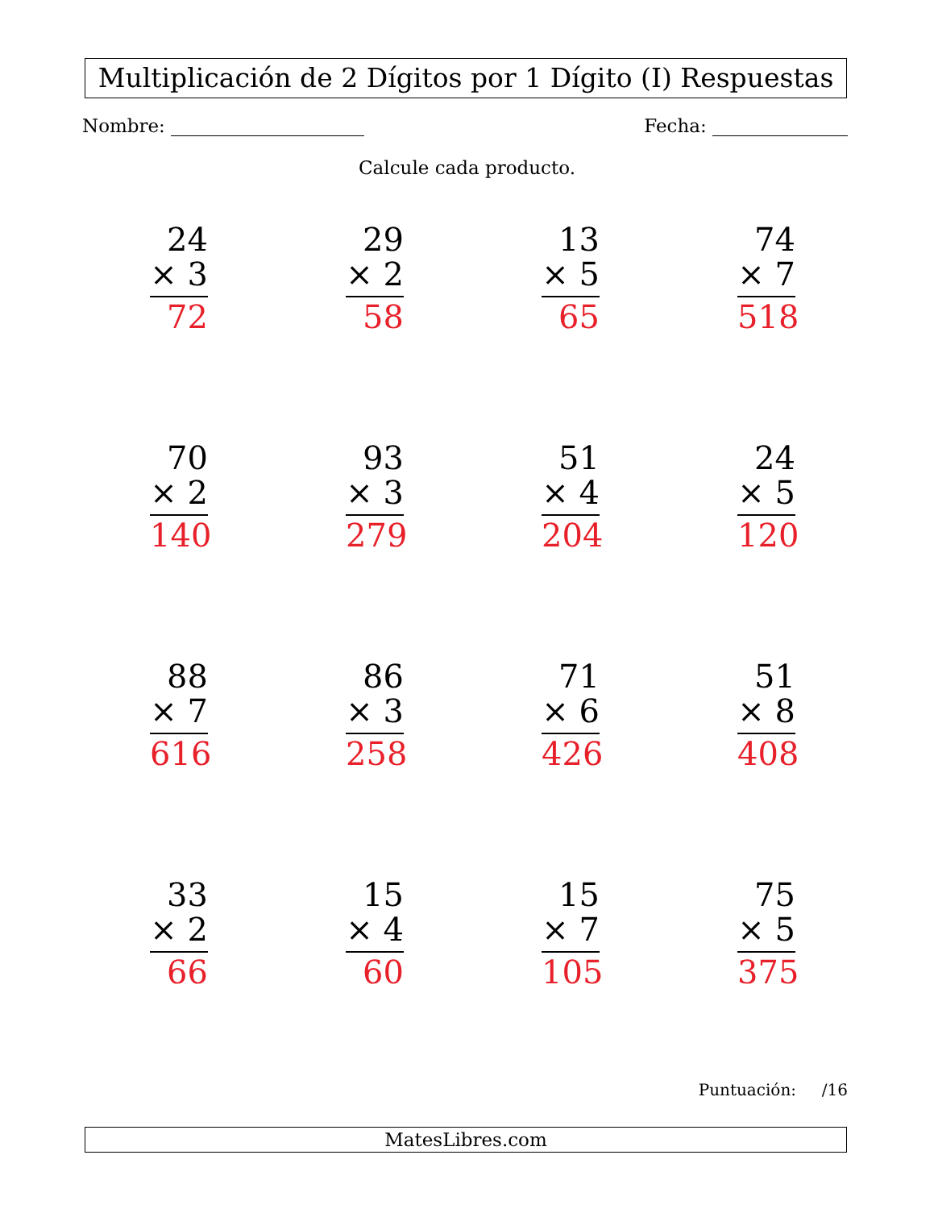Multiplicación de 2 Dígitos por 1 Dígito (I) Respuestas
Nombre: Fecha:
Calcule cada producto.
| 24 × 3 72 | 29 × 2 58 | 13 × 5 65 | 74 × 7 518 |
| 70 × 2 140 | 93 × 3 279 | 51 × 4 204 | 24 × 5 120 |
| 88 × 7 616 | 86 × 3 258 | 71 × 6 426 | 51 × 8 408 |
| 33 × 2 66 | 15 × 4 60 | 15 × 7 105 | 75 × 5 375 |
Puntuación: /16
MatesLibres.com